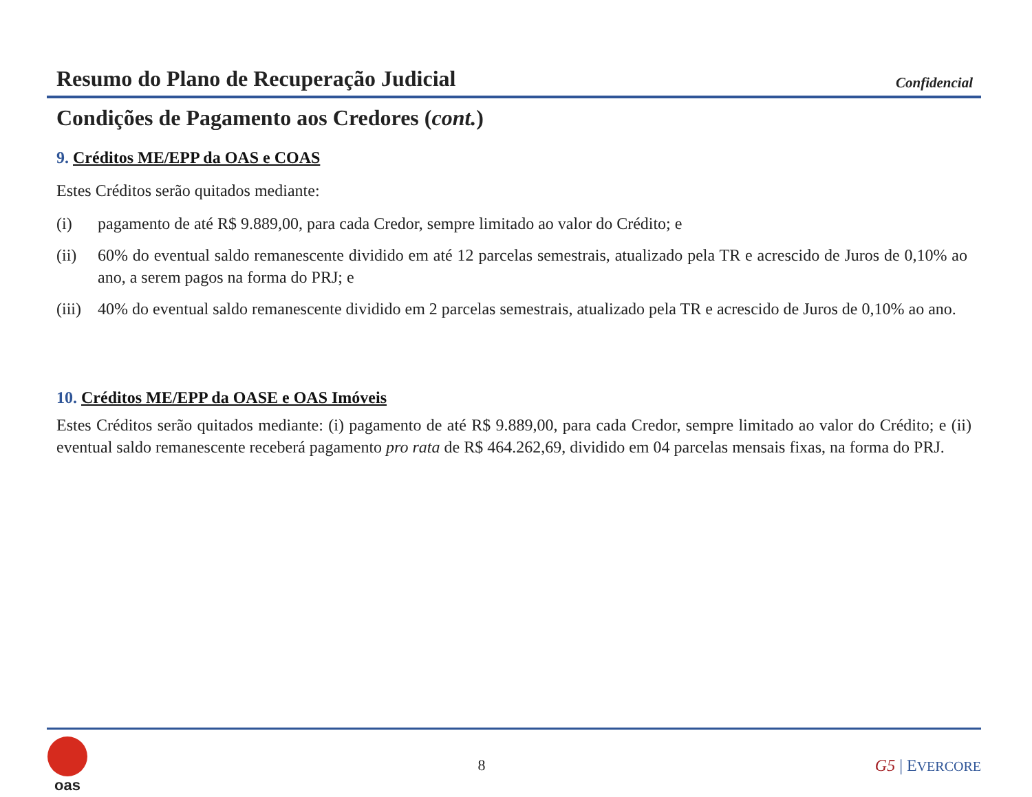Resumo do Plano de Recuperação Judicial
Confidencial
Condições de Pagamento aos Credores (cont.)
9. Créditos ME/EPP da OAS e COAS
Estes Créditos serão quitados mediante:
(i) pagamento de até R$ 9.889,00, para cada Credor, sempre limitado ao valor do Crédito; e
(ii) 60% do eventual saldo remanescente dividido em até 12 parcelas semestrais, atualizado pela TR e acrescido de Juros de 0,10% ao ano, a serem pagos na forma do PRJ; e
(iii) 40% do eventual saldo remanescente dividido em 2 parcelas semestrais, atualizado pela TR e acrescido de Juros de 0,10% ao ano.
10. Créditos ME/EPP da OASE e OAS Imóveis
Estes Créditos serão quitados mediante: (i) pagamento de até R$ 9.889,00, para cada Credor, sempre limitado ao valor do Crédito; e (ii) eventual saldo remanescente receberá pagamento pro rata de R$ 464.262,69, dividido em 04 parcelas mensais fixas, na forma do PRJ.
oas 8 G5 | EVERCORE